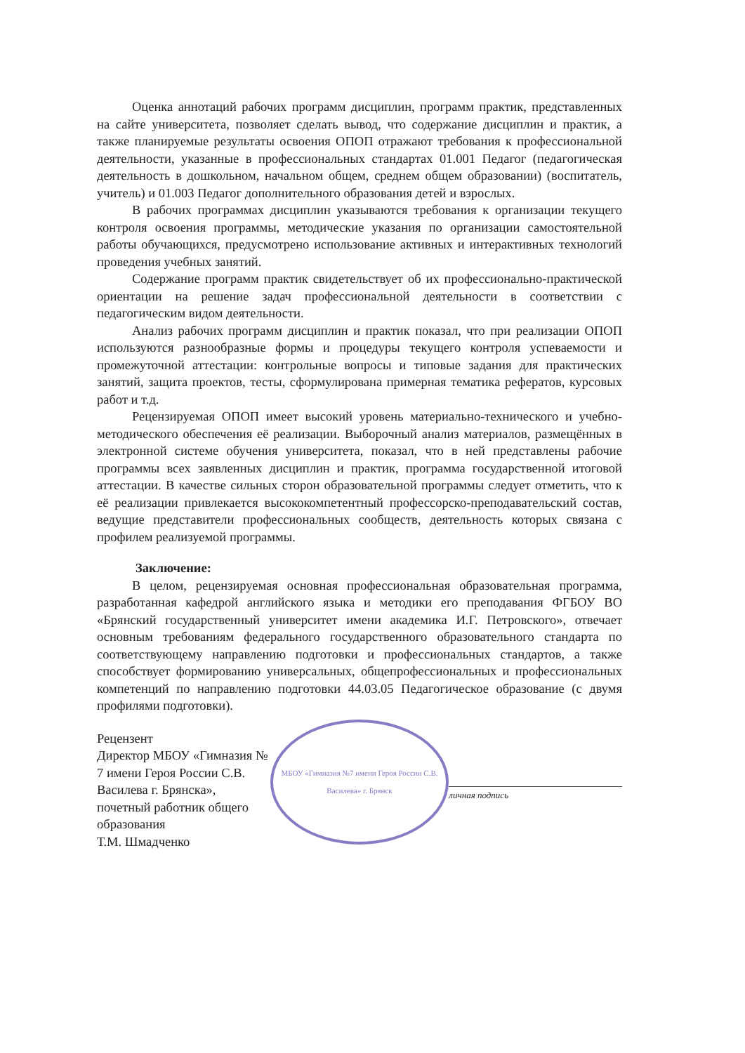Оценка аннотаций рабочих программ дисциплин, программ практик, представленных на сайте университета, позволяет сделать вывод, что содержание дисциплин и практик, а также планируемые результаты освоения ОПОП отражают требования к профессиональной деятельности, указанные в профессиональных стандартах 01.001 Педагог (педагогическая деятельность в дошкольном, начальном общем, среднем общем образовании) (воспитатель, учитель) и 01.003 Педагог дополнительного образования детей и взрослых.
В рабочих программах дисциплин указываются требования к организации текущего контроля освоения программы, методические указания по организации самостоятельной работы обучающихся, предусмотрено использование активных и интерактивных технологий проведения учебных занятий.
Содержание программ практик свидетельствует об их профессионально-практической ориентации на решение задач профессиональной деятельности в соответствии с педагогическим видом деятельности.
Анализ рабочих программ дисциплин и практик показал, что при реализации ОПОП используются разнообразные формы и процедуры текущего контроля успеваемости и промежуточной аттестации: контрольные вопросы и типовые задания для практических занятий, защита проектов, тесты, сформулирована примерная тематика рефератов, курсовых работ и т.д.
Рецензируемая ОПОП имеет высокий уровень материально-технического и учебно-методического обеспечения её реализации. Выборочный анализ материалов, размещённых в электронной системе обучения университета, показал, что в ней представлены рабочие программы всех заявленных дисциплин и практик, программа государственной итоговой аттестации. В качестве сильных сторон образовательной программы следует отметить, что к её реализации привлекается высококомпетентный профессорско-преподавательский состав, ведущие представители профессиональных сообществ, деятельность которых связана с профилем реализуемой программы.
Заключение:
В целом, рецензируемая основная профессиональная образовательная программа, разработанная кафедрой английского языка и методики его преподавания ФГБОУ ВО «Брянский государственный университет имени академика И.Г. Петровского», отвечает основным требованиям федерального государственного образовательного стандарта по соответствующему направлению подготовки и профессиональных стандартов, а также способствует формированию универсальных, общепрофессиональных и профессиональных компетенций по направлению подготовки 44.03.05 Педагогическое образование (с двумя профилями подготовки).
Рецензент
Директор МБОУ «Гимназия № 7 имени Героя России С.В. Василева г. Брянска», почетный работник общего образования
Т.М. Шмадченко
МБОУ «Гимназия №7 имени Героя России С.В. Василева» г. Брянск
личная подпись